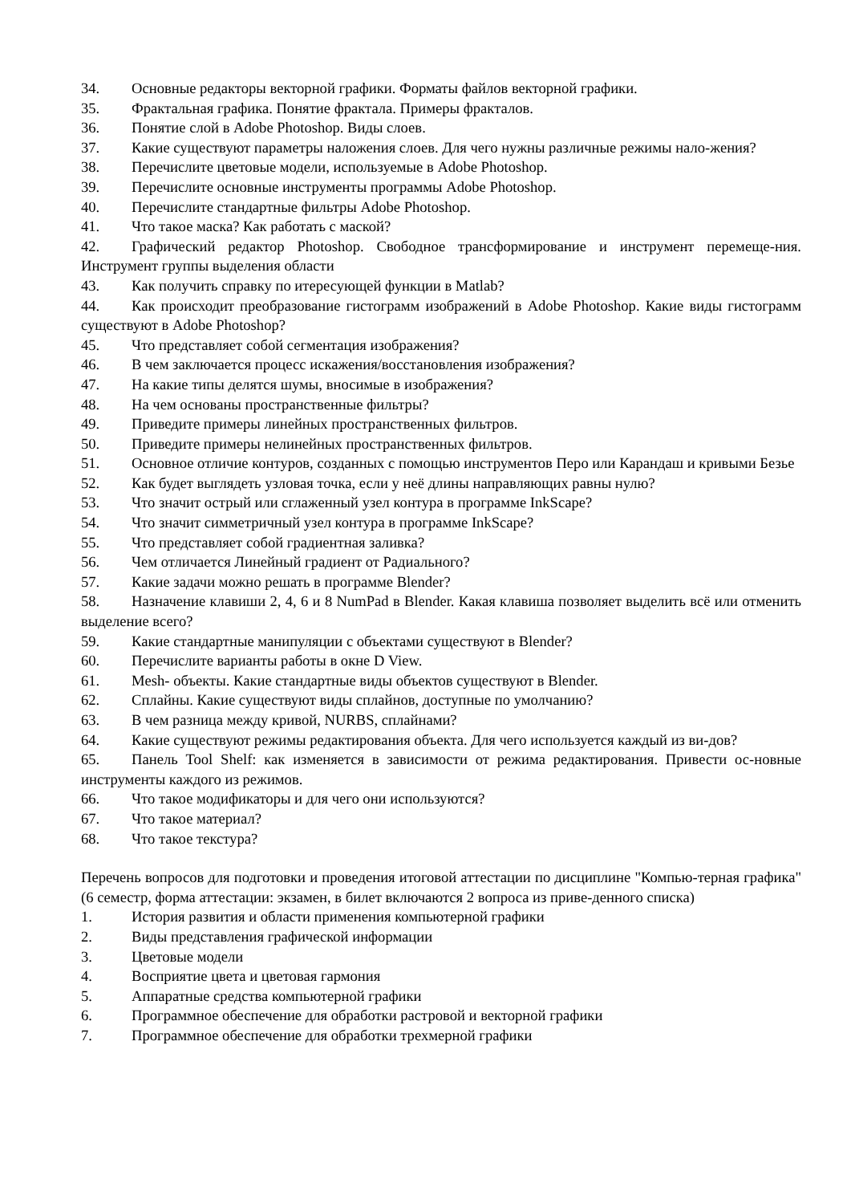34. Основные редакторы векторной графики. Форматы файлов векторной графики.
35. Фрактальная графика. Понятие фрактала. Примеры фракталов.
36. Понятие слой в Adobe Photoshop. Виды слоев.
37. Какие существуют параметры наложения слоев. Для чего нужны различные режимы нало-жения?
38. Перечислите цветовые модели, используемые в Adobe Photoshop.
39. Перечислите основные инструменты программы Adobe Photoshop.
40. Перечислите стандартные фильтры Adobe Photoshop.
41. Что такое маска? Как работать с маской?
42. Графический редактор Photoshop. Свободное трансформирование и инструмент перемеще-ния. Инструмент группы выделения области
43. Как получить справку по итересующей функции в Matlab?
44. Как происходит преобразование гистограмм изображений в Adobe Photoshop. Какие виды гистограмм существуют в Adobe Photoshop?
45. Что представляет собой сегментация изображения?
46. В чем заключается процесс искажения/восстановления изображения?
47. На какие типы делятся шумы, вносимые в изображения?
48. На чем основаны пространственные фильтры?
49. Приведите примеры линейных пространственных фильтров.
50. Приведите примеры нелинейных пространственных фильтров.
51. Основное отличие контуров, созданных с помощью инструментов Перо или Карандаш и кривыми Безье
52. Как будет выглядеть узловая точка, если у неё длины направляющих равны нулю?
53. Что значит острый или сглаженный узел контура в программе InkScape?
54. Что значит симметричный узел контура в программе InkScape?
55. Что представляет собой градиентная заливка?
56. Чем отличается Линейный градиент от Радиального?
57. Какие задачи можно решать в программе Blender?
58. Назначение клавиши 2, 4, 6 и 8 NumPad в Blender. Какая клавиша позволяет выделить всё или отменить выделение всего?
59. Какие стандартные манипуляции с объектами существуют в Blender?
60. Перечислите варианты работы в окне D View.
61. Mesh- объекты. Какие стандартные виды объектов существуют в Blender.
62. Сплайны. Какие существуют виды сплайнов, доступные по умолчанию?
63. В чем разница между кривой, NURBS, сплайнами?
64. Какие существуют режимы редактирования объекта. Для чего используется каждый из ви-дов?
65. Панель Tool Shelf: как изменяется в зависимости от режима редактирования. Привести ос-новные инструменты каждого из режимов.
66. Что такое модификаторы и для чего они используются?
67. Что такое материал?
68. Что такое текстура?
Перечень вопросов для подготовки и проведения итоговой аттестации по дисциплине "Компью-терная графика" (6 семестр, форма аттестации: экзамен, в билет включаются 2 вопроса из приве-денного списка)
1. История развития и области применения компьютерной графики
2. Виды представления графической информации
3. Цветовые модели
4. Восприятие цвета и цветовая гармония
5. Аппаратные средства компьютерной графики
6. Программное обеспечение для обработки растровой и векторной графики
7. Программное обеспечение для обработки трехмерной графики